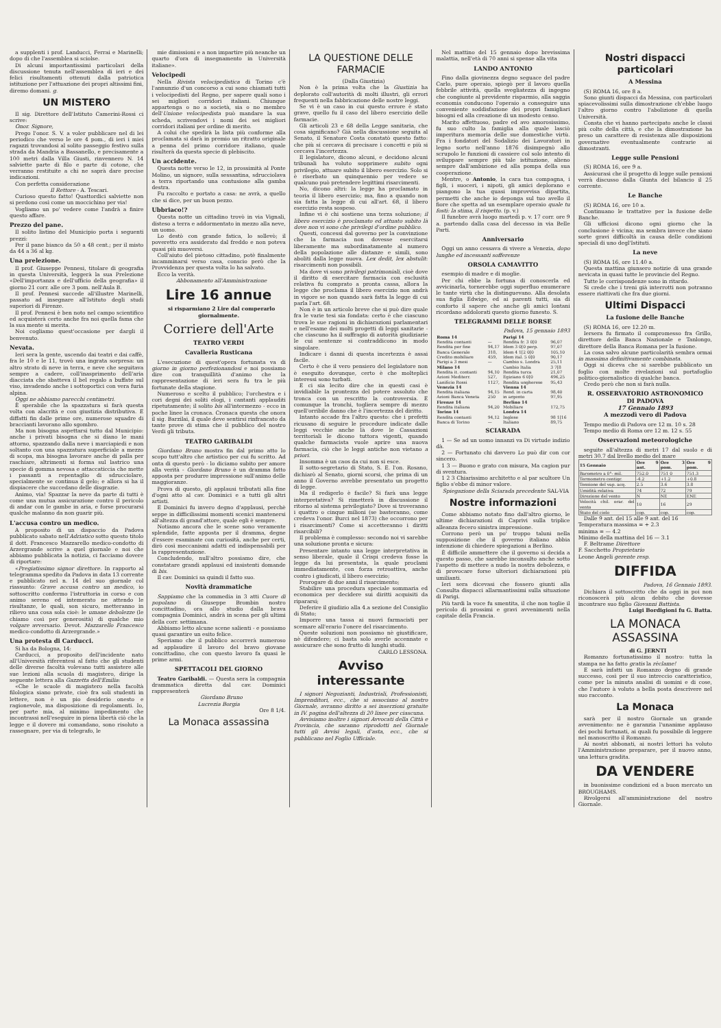a supplenti i prof. Landucci, Ferrai e Marinelli; dopo di che l'assemblea si sciolse.
Di alcuni importantissimi particolari della discussione tenuta nell'assemblea di ieri e dei felici risultamenti ottenuti dalla patriotica istituzione per l'attuazione dei propri altissimi fini, diremo domani. g.
UN MISTERO
Il sig. Direttore dell'Istituto Camerini-Rossi ci scrive:
Onor. Signore,
Prego l'onor. S. V. a voler pubblicare nel di lei periodico che verso le ore 4 pom., di ieri i miei ragazzi trovandosi al solito passeggio festivo sulla strada da Mandria a Bassanello, e precisamente a 100 metri dalla Villa Giusti, rinvennero N. 14 salviette parte di filo e parte di cotone, che verranno restituite a chi ne saprà dare precise indicazioni.
Con perfetta considerazione
Il Rettore - A. Tescari.
Curioso questo fatto! Quattordici salviette non si perdono così come un moccichino per via!
Vogliamo un po' vedere come l'andrà a finire questo affare.
Prezzo del pane.
Il solito listino del Municipio porta i seguenti prezzi:
Per il pane bianco da 50 a 48 cent.; per il misto da 44 a 36 al kg.
Una prelezione.
Il prof. Giuseppe Pennesi, titolare di geografia in questa Università, leggerà la sua Prelezione «Dell'importanza e dell'ufficio della geografia» il giorno 21 corr. alle ore 3 pom. nell'Aula B.
Il prof. Pennesi succede all'illustre Marinelli, passato ad insegnare all'Istituto degli studi superiori di Firenze.
Il prof. Pennesi è ben noto nel campo scientifico ed acquisterà certo anche fra noi quella fama che la sua mente si merita.
Noi cogliamo quest'occasione per dargli il benvenuto.
Nevata.
Ieri sera la gente, uscendo dai teatri e dai caffè, fra le 10 e le 11, trovò una ingrata sorpresa: un altro strato di neve in terra, e neve che seguitava sempre a cadere, coll'inasprimento dell'aria diacciata che sbatteva il bel regalo a buffate sul viso, invadendo anche i sottoportici con vera furia alpina.
Oggi ne abbiamo parecchi centimetri.
È sperabile che la spazzatura si farà questa volta con alacrità e con giustizia distributiva. E diffatti fin dalle prime ore, numerose squadre di braccianti lavorano allo sgombro.
Ma non bisogna aspettarsi tutto dal Municipio: anche i privati bisogna che si diano le mani attorno, spazzando dalla neve i marciapiedi e non soltanto con una spazzatura superficiale a mezzo di scopa, ma bisogna lavorare anche di palla per raschiare, altrimenti si forma sul lastrico una specie di gomma nevosa e attaccaticcia che mette i passanti a repentaglio di sdrucciolare, specialmente se continua il gelo; e allora si ha il dispiacere che succedano delle disgrazie.
Animo, via! Spazzar la neve da parte di tutti è come una mutua assicurazione contro il pericolo di andar con le gambe in aria, e forse procurarsi qualche malanno da non guarir più.
L'accusa contro un medico.
A proposito di un dispaccio da Padova pubblicato sabato nell'Adriatico sotto questo titolo il dott. Francesco Mazzarello medico-condotto di Arzergrande scrive a quel giornale e noi che abbiamo pubblicata la notizia, ci facciamo dovere di riportare:
«Pregiatissimo signor direttore. In rapporto al telegramma spedito da Padova in data 13 corrente e pubblicato nel n. 14 del suo giornale col riassunto: Grave accusa contro un medico, io sottoscritto confermo l'istruttoria in corso e con animo sereno ed intemerato ne attendo le risultanze, le quali, son sicuro, metteranno in rilievo una cosa sola cioè: le umane debolezze (le chiamo così per generosità) di qualche mio volgare avversario. Devot. Mazzarello Francesco medico-condotto di Arzergrande.»
Una protesta di Carducci.
Si ha da Bologna, 14:
Carducci, a proposito dell'incidente nato all'Università riferentesi al fatto che gli studenti delle diverse facoltà volevano tutti assistere alle sue lezioni alla scuola di magistero, dirige la seguente lettera alla Gazzetta dell'Emilia:
«Che le scuole di magistero nella facoltà filologica siano private, cioè fra soli studenti in lettere, non è un pio desiderio onesto e ragionevole, ma disposizione di regolamenti. Io, per parte mia, al minimo impedimento che incontrassi nell'eseguire in piena libertà ciò che la legge e il dovere mi comandano, sono risoluto a rassegnare, per via di telegrafo, le
mie dimissioni e a non impartire più neanche un quarto d'ora di insegnamento in Università italiane».
Velocipedi
Nella Rivista velocipedistica di Torino c'è l'annunzio d'un concorso a cui sono chiamati tutti i velocipedisti del Regno, per sapere quali sono i sei migliori corridori italiani. Chiunque appartenga o no a società, sia o no membro dell'Unione velocipedista può mandare la sua scheda, scrivendovi i nomi dei sei migliori corridori italiani per ordine di merito.
A colui che spedirà la lista più conforme alla proclamata si darà in premio un ritratto originale a penna del primo corridore italiano, quale risulterà da questa specie di plebiscito.
Un accidente.
Questa notte verso le 12, in prossimità al Ponte Molino, un signore, sulla sessantina, sdrucciolava a terra riportando una contusione alla gamba destra.
Fu raccolto e portato a casa: ne avrà, a quello che si dice, per un buon pezzo.
Ubbriaco!?
Questa notte un cittadino trovò in via Vignali, disteso a terra e addormentato in mezzo alla neve, un uomo.
Lo destò con grande fatica, lo sollevò; il poveretto era assiderato dal freddo e non poteva quasi più muoversi.
Coll'aiuto del pietoso cittadino, potè finalmente incamminarsi verso casa, conscio però che la Provvidenza per questa volta lo ha salvato.
Ecco la verità.
Abbonamento all'Amministrazione
Lire 16 annue
si risparmiano 2 Lire dal comperarlo giornalmente.
Corriere dell'Arte
TEATRO VERDI
Cavalleria Rusticana
L'esecuzione di quest'opera fortunata va di giorno in giorno perfezionandosi e noi possiamo dire con tranquillità d'animo che la rappresentazione di ieri sera fu tra le più fortunate della stagione.
Numeroso e scelto il pubblico; l'orchestra e i cori degni dei soliti elogi, i cantanti applauditi ripetutamente; il solito bis all'intermezzo - ecco in poche linee la cronaca. Cronaca questa che onora il sig. Barzilai, il quale deve sentirsi rinfrancato da tante prove di stima che il pubblico del nostro Verdi gli tributa.
TEATRO GARIBALDI
Giordano Bruno mostra fin dal primo atto lo scopo tutt'altro che artistico per cui fu scritto. Ad onta di questo però - lo diciamo subito per amore alla verità - Giordano Bruno è un dramma fatto apposta per produrre impressione sull'animo delle maggioranze.
Prova di questo, gli applausi tributati alla fine d'ogni atto al cav. Dominici e a tutti gli altri artisti.
E Dominici fu invero degno d'applausi, perchè seppe in difficilissimi momenti scenici mantenersi all'altezza di grand'attore, quale egli è sempre.
Notiamo ancora che le scene sono veramente splendide, fatte apposta per il dramma, degne d'essere esaminate con curiosità, anche per certi, dirò così meccanismi adatti ed indispensabili per la rappresentazione.
Concludendo, null'altro possiamo dire, che constatare grandi applausi ed insistenti domande di bis.
Il cav. Dominici sa quindi il fatto suo.
Novità drammatiche
Sappiamo che la commedia in 3 atti Cuore di popolano di Giuseppe Brombin nostro concittadino, ora allo studio dalla brava compagnia Dominici, andrà in scena per gli ultimi della corr. settimana.
Abbiamo letto alcune scene salienti - e possiamo quasi garantire un esito felice.
Speriamo che il pubblico accorrerà numeroso ad applaudire il lavoro del bravo giovane concittadino, che con questo lavoro fa quasi le prime armi.
SPETTACOLI DEL GIORNO
Teatro Garibaldi. — Questa sera la compagnia drammatica diretta dal cav. Dominici rappresenterà
Giordano Bruno
Lucrezia Borgia
Ore 8 1/4.
La Monaca assassina
LA QUESTIONE DELLE FARMACIE
(Dalla Giustizia)
Non è la prima volta che la Giustizia ha deplorato coll'autorità di molti illustri, gli errori frequenti nella fabbricazione delle nostre leggi.
Se vi è un caso in cui questo errore è stato grave, quello fu il caso del libero esercizio delle farmacie.
Gli articoli 23 e 68 della Legge sanitaria, che cosa significano? Già nella discussione seguita al Senato, il Senatore Costa constatò questo fatto: che più si cercava di precisare i concetti e più si cercava l'incertezza.
Il legislatore, dicono alcuni, e decidono alcuni tribunali ha voluto sopprimere subito ogni privilegio, attuare subito il libero esercizio. Solo si è riserbato un quinquennio per vedere se qualcuno può pretendere legittimi risarcimenti.
No, dicono altri: la legge ha proclamato in teoria il libero esercizio; ma, fino a quando non sia fatta la legge di cui all'art. 68, il libero esercizio resta sospeso.
Infine vi è chi sostiene una terza soluzione; il libero esercizio è proclamato ed attuato subito là dove non vi sono che privilegi d'ordine pubblico.
Questi, concessi dal governo per la convinzione che la farmacia non dovesse esercitarsi liberamente ma subordinatamente al numero della popolazione alle distanze e simili, sono aboliti dalla legge nuova. Lex dedit, lex abstulit: risarcimenti non possibili.
Ma dove vi sono privilegi patrimoniali, cioè dove il diritto di esercitare farmacia con esclusità relativa fu comprato a pronta cassa, allora la legge che proclama il libero esercizio non andrà in vigore se non quando sarà fatta la legge di cui parla l'art. 68.
Non è in un articolo breve che si può dire quale fra le varie tesi sia fondata: certo è che ciascuno trova le sue ragioni in dichiarazioni parlamentari e nell'esame dei molti progetti di leggi sanitarie - che ciascuno ha il suffragio di autorità giudiziarie le cui sentenze si contraddicono in modo singolare.
Indicare i danni di questa incertezza è assai facile.
Certo è che il vero pensiero del legislatore non è eseguito dovunque, certo è che molteplici interessi sono turbati.
E ci sia lecito dire che in questi casi è invidiabile la prontezza del potere assoluto che tronca con un rescritto la controversia. E comunque la tronchi, togliera sempre di mezzo quell'orribile danno che è l'incertezza del diritto.
Intanto accade fra l'altro questo: che i prefetti ricusano di seguire le procedure indicate dalle leggi vecchie anche là dove le Cassazioni territoriali le dicono tuttora vigenti, quando qualche farmacista vuole aprire una nuova farmacia, ciò che le leggi antiche non vietano a priori.
Insomma è un caos da cui non si esce.
Il sotto-segretario di Stato, S. E. l'on. Rosano, dichiarò al Senato, giorni scorsi, che prima di un anno il Governo avrebbe presentato un progetto di legge.
Ma il redigerlo è facile? Si farà una legge interpretativa? Si rimetterà in discussione il ritorno al sistema privilegiato? Dove si troveranno i quattro o cinque milioni (se basteranno, come credeva l'onor. Burci nel 1873) che occorrono per i risarcimenti? Come si accetteranno i diritti risarcibili?
Il problema è complesso: secondo noi vi sarebbe una soluzione pronta e sicura:
Presentare intanto una legge interpretativa in senso liberale, quale il Crispi credeva fosse la legge da lui presentata, la quale proclami immediatamente, con forza retroattiva, anche contro i giudicati, il libero esercizio;
Prorogare di due anni il risarcimento;
Stabilire una procedura speciale sommaria ed economica per decidere sui diritti acquisiti da ripararsi;
Deferire il giudizio alla 4.a sezione del Consiglio di Stato;
Imporre una tassa ai nuovi farmacisti per scemare all'erario l'onere del risarcimento.
Queste soluzioni non possiamo nè giustificare, nè difendere; ci basta solo averle accennate e assicurare che sono frutto di lunghi studii.
CARLO LESSONA.
Avviso interessante
I signori Negozianti, Industriali, Professionisti, Imprenditori, ecc., che si associano al nostro Giornale, avranno diritto a sei inserzioni gratuite in IV. pagina dell'altezza di 20 linee per ciascuna.
Avvisiamo inoltre i signori Avvocati della Città e Provincia, che saranno riprodotti nel Giornale tutti gli Avvisi legali, d'asta, ecc., che si pubblicano nel Foglio Ufficiale.
Nel mattino del 15 gennaio dopo brevissima malattia, nell'età di 70 anni si spense alla vita
LANDO ANTONIO
Fino dalla giovinezza degno seguace del padre Carlo, pure operaio, spiegò per il lavoro quella febbrile attività, quella svegliatezza di ingegno che congiunte al previdente risparmio, alla saggia economia conducono l'operaio a conseguire una conveniente soddisfazione dei propri famigliari bisogni ed alla creazione di un modesto censo.
Marito affettuoso, padre ed avo amorosissimo, fu suo culto la famiglia alla quale lasciò imperitura memoria delle sue domestiche virtù. Fra i fondatori del Sodalizio dei Lavoratori in legno sorto nell'anno 1876 disimpegnò allo scrupolo le funzioni di cassiere col solo intento di sviluppare sempre più tale istituzione, alieno sempre dall'ambizione ed alla pompa della sua cooperazione.
Mentre, o Antonio, la cara tua compagna, i figli, i suoceri, i nipoti, gli amici deplorano e piangono la tua quasi improvvisa dipartita, permetti che anche io deponga sul tuo avello il fiore che spetta ad un esemplare operaio quale tu fosti: la stima, il rispetto. (p. v.)
Il funebre avrà luogo martedì p. v. 17 corr. ore 9 a. partendo dalla casa del decesso in via Belle Parti.
Anniversario
Oggi un anno cessava di vivere a Venezia, dopo lunghe ed incessanti sofferenze
ORSOLA CAMAVITTO
esempio di madre e di moglie.
Per chi ebbe la fortuna di conoscerla ed avvicinarla, tornerebbe oggi superfluo enumerare le tante virtù che la distinguevano. Alla desolata sua figlia Edwige, ed ai parenti tutti, sia di conforto il sapere che anche gli amici lontani ricordano addolorati questo giorno funesto. S.
TELEGRAMMI DELLE BORSE
Padova, 15 gennaio 1893
| Roma 14 | | Parigi 14 | |
| --- | --- | --- | --- |
| Rendita contanti | — | Rendita fr. 3 0[0 | 96,07 |
| Rendita per fine | 94,17 | Idem 3 0[0 perp. | 97,07 |
| Banca Generale | 318, | Idem 4 1[2 0[0 | 105,10 |
| Credito mobiliare | 459, | Idem ital. 5 0[0 | 90,17 |
| Parigi a 3 mesi | — | Cambio s. Londra | 25,11 |
| Milano 14 | | Cambio Italia | 3 7[8 |
| Rendita it. contanti | 94,10 | Rendita turca | 21,07 |
| Azioni Mediterr. | 527, | Egiziano 6 0[0 | 496,25 |
| Lanificio Rossi | 1127, | Rendita ungherese | 95,43 |
| Venezia 14 | | Vienna 14 | |
| Rendita italiana | 94,15 | Rend. in carta | 98,40 |
| Azioni Banca Veneta | 250 | in argento | 97,95 |
| Firenze 14 | | Berlino 14 | |
| Rendita italiana | 94,20 | Mobiliare | 172,75 |
| Torino 14 | | Londra 14 | |
| Rendita contanti | 94,12 | Inglese | 98 1[16 |
| Banca di Torino | — | Italiano | 89,75 |
SCIARADA
1 — Se ad un uomo innanzi va Di virtude indizio dà.
2 — Fortunato chi davvero Lo può dir con cor sincero.
1 3 — Buono e grato con misura, Ma cagion pur di sventura.
1 2 3 Chiarissimo architetto e al par scultore Un figlio s'ebbe di minor valore.
Spiegazione della Sciarada precedente SAL-VIA
Nostre informazioni
Come abbiamo notato fino dall'altro giorno, le ultime dichiarazioni di Caprivi sulla triplice alleanza fecero sinistra impressione.
Corrono però un po' troppo taluni nella supposizione che il governo italiano abbia intenzione di chiedere spiegazioni a Berlino.
È difficile ammettere che il governo si decida a questo passo, che sarebbe inconsulto anche sotto l'aspetto di mettere a nudo la nostra debolezza, e di provocare forse ulteriori dichiarazioni più umilianti.
Ieri sera dicevasi che fossero giunti alla Consulta dispacci allarmantissimi sulla situazione di Parigi.
Più tardi la voce fu smentita, il che non toglie il pericolo di prossimi e gravi avvenimenti nella capitale della Francia.
Nostri dispacci particolari
A Messina
(S) ROMA 16, ore 8 a.
Sono giunti dispacci da Messina, con particolari spiacevolissimi sulla dimostrazione ch'ebbe luogo l'altro giorno contro l'abolizione di quella Università.
Consta che vi hanno partecipato anche le classi più colte della città, e che la dimostrazione ha preso un carattere di resistenza alle disposizioni governative eventualmente contrarie ai dimostranti.
Legge sulle Pensioni
(S) ROMA 16, ore 9 a.
Assicurasi che il progetto di legge sulle pensioni verrà discusso dalla Giunta del bilancio il 25 corrente.
Le Banche
(S) ROMA 16, ore 10 a.
Continuano le trattative per la fusione delle Banche.
Gli ufficiosi dicono ogni giorno che la conclusione è vicina; ma sembra invece che siano sorte gravi difficoltà in causa delle condizioni speciali di uno degl'Istituti.
La neve
(S) ROMA 16, ore 11.40 a.
Questa mattina giunsero notizie di una grande nevicata in quasi tutte le provincie del Regno.
Tutte le corrispondenze sono in ritardo.
Si crede che i treni già interrotti non potranno essere riattivati che fra due giorni.
Ultimi Dispacci
La fusione delle Banche
(S) ROMA 16, ore 12.20 m.
Iersera fu firmato il compromesso fra Grillo, direttore della Banca Nazionale e Tanlongo, direttore della Banca Romana per la fusione.
La cosa salvo alcune particolarità sembra ormai in massima definitivamente combinata.
Oggi si diceva che si sarebbe pubblicato un foglio con molte rivelazioni sul portafoglio politico-giornalistico di qualche banca.
Credo però che non si farà nulla.
R. OSSERVATORIO ASTRONOMICO
DI PADOVA
17 Gennaio 1893
A mezzodì vero di Padova
Tempo medio di Padova ore 12 m. 10 s. 28
Tempo medio di Roma ore 12 m. 12 s. 55
Osservazioni meteorologiche
seguite all'altezza di metri 17 dal suolo e di metri 30.7 dal livello medio del mare
| 15 Gennaio | Ore 9 ant. | Ore 3 pom. | Ore 9 pom. |
| --- | --- | --- | --- |
| Barometro a 0°- mil. | 752.0 | 751 0 | 751.3 |
| Termometro centigr. | -4.2 | +1.2 | +0.8 |
| Tensione del vap. acq. | 2.5 | 3.6 | 3.8 |
| Umidità relativa | 74 | 72 | 79 |
| Direzione del vento | N | NE | ENE |
| Velocità chil. orar. del vento | 10 | 16 | 29 |
| Stato del cielo | cop. | cop. | cop. |
Dalle 9 ant. del 15 alle 9 ant. del 16
Temperatura massima = + 2.3
minima = — 4.2
Minimo della mattina del 16 — 3.1
F. Beltrame Direttore
F. Sacchetto Proprietario
Leone Angeli gerente resp.
DIFFIDA
Padova, 16 Gennaio 1893.
Dichiara il sottoscritto che da oggi in poi non riconoscerà più alcun debito che dovesse incontrare suo figlio Giovanni Battista.
Luigi Bordigioni fu G. Batta.
LA MONACA ASSASSINA
di G. JERNTI
Romanzo fortunatissimo il nostro: tutta la stampa ne ha fatto gratis la rèclame!
E sarà infatti un Romanzo degno di grande successo, così per il suo intreccio caratteristico, come per la minuta analisi di uomini e di cose, che l'autore à voluto a bella posta descrivere nel suo racconto.
La Monaca
sarà per il nostro Giornale un grande avvenimento: ne è garanzia l'unanime applauso dei pochi fortunati, ai quali fu possibile di leggere nel manoscritto il Romanzo.
Ai nostri abbonati, ai nostri lettori ha voluto l'Amministrazione preparare, per il nuovo anno, una lettura gradita.
DA VENDERE
in buonissime condizioni ed a buon mercato un BROUGHAMS.
Rivolgersi all'amministrazione del nostro Giornale.